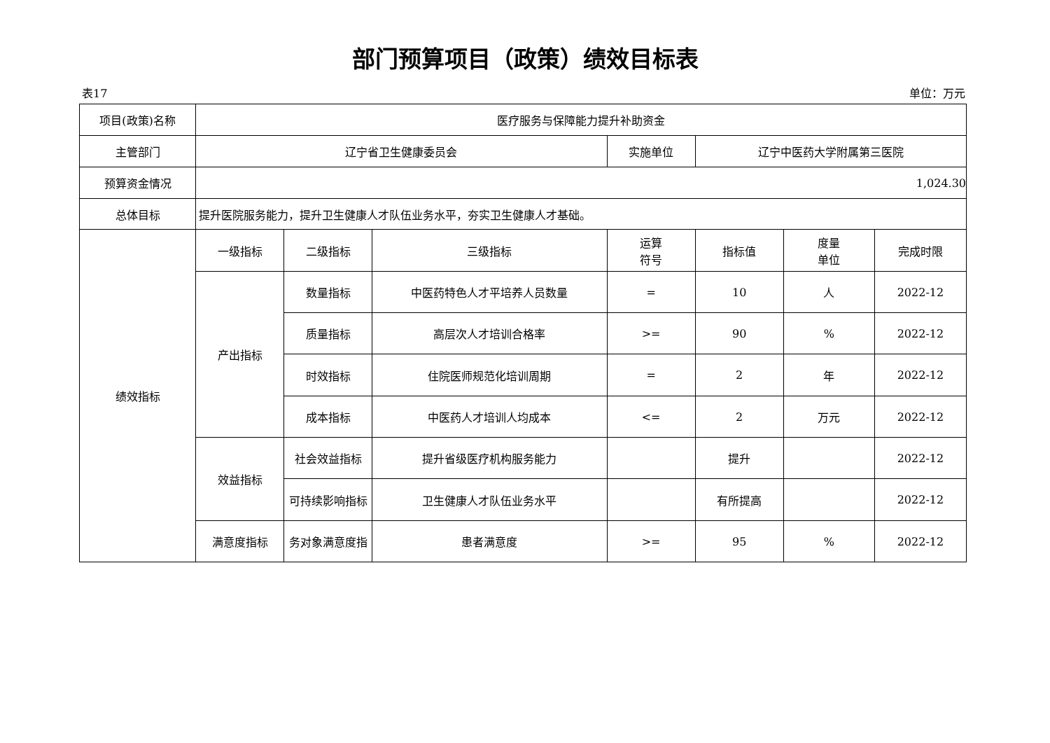部门预算项目（政策）绩效目标表
表17 单位：万元
| 项目(政策)名称 | 医疗服务与保障能力提升补助资金 | | | | | | |
| 主管部门 | 辽宁省卫生健康委员会 | | | 实施单位 | 辽宁中医药大学附属第三医院 | | |
| 预算资金情况 | 1,024.30 | | | | | | |
| 总体目标 | 提升医院服务能力，提升卫生健康人才队伍业务水平，夯实卫生健康人才基础。 | | | | | | |
| 绩效指标 | 一级指标 | 二级指标 | 三级指标 | 运算 符号 | 指标值 | 度量 单位 | 完成时限 |
| | 产出指标 | 数量指标 | 中医药特色人才平培养人员数量 | = | 10 | 人 | 2022-12 |
| | | 质量指标 | 高层次人才培训合格率 | >= | 90 | % | 2022-12 |
| | | 时效指标 | 住院医师规范化培训周期 | = | 2 | 年 | 2022-12 |
| | | 成本指标 | 中医药人才培训人均成本 | <= | 2 | 万元 | 2022-12 |
| | 效益指标 | 社会效益指标 | 提升省级医疗机构服务能力 | | 提升 | | 2022-12 |
| | | 可持续影响指标 | 卫生健康人才队伍业务水平 | | 有所提高 | | 2022-12 |
| | 满意度指标 | 务对象满意度指 | 患者满意度 | >= | 95 | % | 2022-12 |